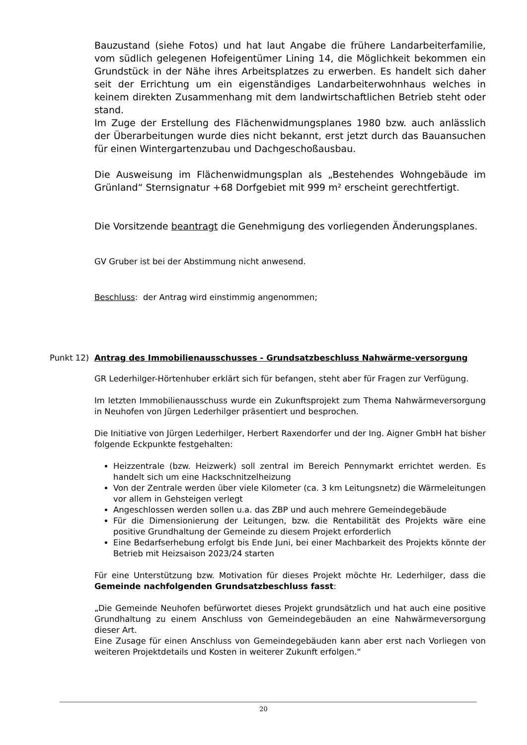Bauzustand (siehe Fotos) und hat laut Angabe die frühere Landarbeiterfamilie, vom südlich gelegenen Hofeigentümer Lining 14, die Möglichkeit bekommen ein Grundstück in der Nähe ihres Arbeitsplatzes zu erwerben. Es handelt sich daher seit der Errichtung um ein eigenständiges Landarbeiterwohnhaus welches in keinem direkten Zusammenhang mit dem landwirtschaftlichen Betrieb steht oder stand.
Im Zuge der Erstellung des Flächenwidmungsplanes 1980 bzw. auch anlässlich der Überarbeitungen wurde dies nicht bekannt, erst jetzt durch das Bauansuchen für einen Wintergartenzubau und Dachgeschoßausbau.
Die Ausweisung im Flächenwidmungsplan als „Bestehendes Wohngebäude im Grünland“ Sternsignatur +68 Dorfgebiet mit 999 m² erscheint gerechtfertigt.
Die Vorsitzende beantragt die Genehmigung des vorliegenden Änderungsplanes.
GV Gruber ist bei der Abstimmung nicht anwesend.
Beschluss: der Antrag wird einstimmig angenommen;
Punkt 12)
Antrag des Immobilienausschusses - Grundsatzbeschluss Nahwärme-versorgung
GR Lederhilger-Hörtenhuber erklärt sich für befangen, steht aber für Fragen zur Verfügung.
Im letzten Immobilienausschuss wurde ein Zukunftsprojekt zum Thema Nahwärmeversorgung in Neuhofen von Jürgen Lederhilger präsentiert und besprochen.
Die Initiative von Jürgen Lederhilger, Herbert Raxendorfer und der Ing. Aigner GmbH hat bisher folgende Eckpunkte festgehalten:
Heizzentrale (bzw. Heizwerk) soll zentral im Bereich Pennymarkt errichtet werden. Es handelt sich um eine Hackschnitzelheizung
Von der Zentrale werden über viele Kilometer (ca. 3 km Leitungsnetz) die Wärmeleitungen vor allem in Gehsteigen verlegt
Angeschlossen werden sollen u.a. das ZBP und auch mehrere Gemeindegebäude
Für die Dimensionierung der Leitungen, bzw. die Rentabilität des Projekts wäre eine positive Grundhaltung der Gemeinde zu diesem Projekt erforderlich
Eine Bedarfserhebung erfolgt bis Ende Juni, bei einer Machbarkeit des Projekts könnte der Betrieb mit Heizsaison 2023/24 starten
Für eine Unterstützung bzw. Motivation für dieses Projekt möchte Hr. Lederhilger, dass die Gemeinde nachfolgenden Grundsatzbeschluss fasst:
„Die Gemeinde Neuhofen befürwortet dieses Projekt grundsätzlich und hat auch eine positive Grundhaltung zu einem Anschluss von Gemeindegebäuden an eine Nahwärmeversorgung dieser Art.
Eine Zusage für einen Anschluss von Gemeindegebäuden kann aber erst nach Vorliegen von weiteren Projektdetails und Kosten in weiterer Zukunft erfolgen.“
20